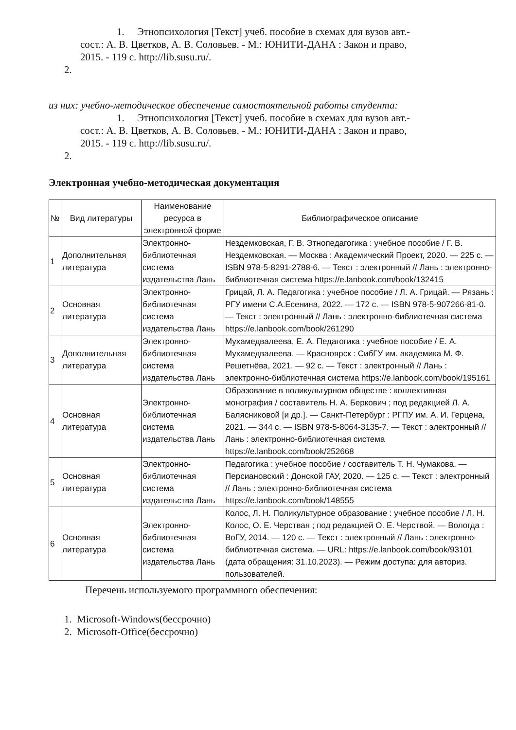1. Этнопсихология [Текст] учеб. пособие в схемах для вузов авт.-
сост.: А. В. Цветков, А. В. Соловьев. - М.: ЮНИТИ-ДАНА : Закон и право,
2015. - 119 с. http://lib.susu.ru/.
2.
из них: учебно-методическое обеспечение самостоятельной работы студента:
1. Этнопсихология [Текст] учеб. пособие в схемах для вузов авт.-
сост.: А. В. Цветков, А. В. Соловьев. - М.: ЮНИТИ-ДАНА : Закон и право,
2015. - 119 с. http://lib.susu.ru/.
2.
Электронная учебно-методическая документация
| № | Вид литературы | Наименование ресурса в электронной форме | Библиографическое описание |
| --- | --- | --- | --- |
| 1 | Дополнительная литература | Электронно-библиотечная система издательства Лань | Нездемковская, Г. В. Этнопедагогика : учебное пособие / Г. В. Нездемковская. — Москва : Академический Проект, 2020. — 225 с. — ISBN 978-5-8291-2788-6. — Текст : электронный // Лань : электронно-библиотечная система https://e.lanbook.com/book/132415 |
| 2 | Основная литература | Электронно-библиотечная система издательства Лань | Грицай, Л. А. Педагогика : учебное пособие / Л. А. Грицай. — Рязань : РГУ имени С.А.Есенина, 2022. — 172 с. — ISBN 978-5-907266-81-0. — Текст : электронный // Лань : электронно-библиотечная система https://e.lanbook.com/book/261290 |
| 3 | Дополнительная литература | Электронно-библиотечная система издательства Лань | Мухамедвалеева, Е. А. Педагогика : учебное пособие / Е. А. Мухамедвалеева. — Красноярск : СибГУ им. академика М. Ф. Решетнёва, 2021. — 92 с. — Текст : электронный // Лань : электронно-библиотечная система https://e.lanbook.com/book/195161 |
| 4 | Основная литература | Электронно-библиотечная система издательства Лань | Образование в поликультурном обществе : коллективная монография / составитель Н. А. Беркович ; под редакцией Л. А. Балясниковой [и др.]. — Санкт-Петербург : РГПУ им. А. И. Герцена, 2021. — 344 с. — ISBN 978-5-8064-3135-7. — Текст : электронный // Лань : электронно-библиотечная система https://e.lanbook.com/book/252668 |
| 5 | Основная литература | Электронно-библиотечная система издательства Лань | Педагогика : учебное пособие / составитель Т. Н. Чумакова. — Персиановский : Донской ГАУ, 2020. — 125 с. — Текст : электронный // Лань : электронно-библиотечная система https://e.lanbook.com/book/148555 |
| 6 | Основная литература | Электронно-библиотечная система издательства Лань | Колос, Л. Н. Поликультурное образование : учебное пособие / Л. Н. Колос, О. Е. Черствая ; под редакцией О. Е. Черствой. — Вологда : ВоГУ, 2014. — 120 с. — Текст : электронный // Лань : электронно-библиотечная система. — URL: https://e.lanbook.com/book/93101 (дата обращения: 31.10.2023). — Режим доступа: для авториз. пользователей. |
Перечень используемого программного обеспечения:
1. Microsoft-Windows(бессрочно)
2. Microsoft-Office(бессрочно)